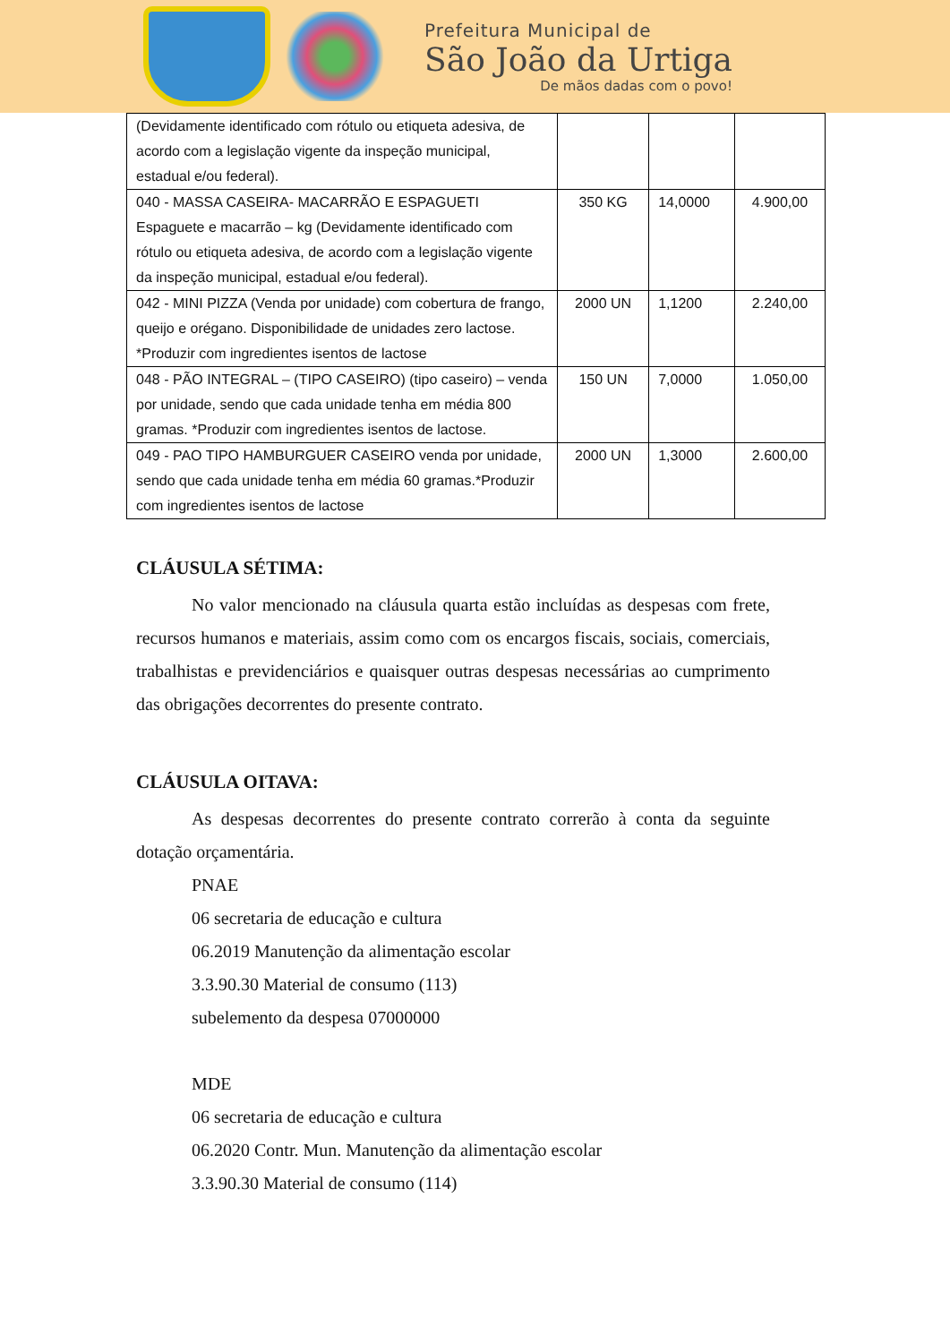Prefeitura Municipal de
São João da Urtiga
De mãos dadas com o povo!
| (Devidamente identificado com rótulo ou etiqueta adesiva, de acordo com a legislação vigente da inspeção municipal, estadual e/ou federal). | | | |
| 040 - MASSA CASEIRA- MACARRÃO E ESPAGUETI Espaguete e macarrão – kg (Devidamente identificado com rótulo ou etiqueta adesiva, de acordo com a legislação vigente da inspeção municipal, estadual e/ou federal). | 350 KG | 14,0000 | 4.900,00 |
| 042 - MINI PIZZA (Venda por unidade) com cobertura de frango, queijo e orégano. Disponibilidade de unidades zero lactose. *Produzir com ingredientes isentos de lactose | 2000 UN | 1,1200 | 2.240,00 |
| 048 - PÃO INTEGRAL – (TIPO CASEIRO) (tipo caseiro) – venda por unidade, sendo que cada unidade tenha em média 800 gramas. *Produzir com ingredientes isentos de lactose. | 150 UN | 7,0000 | 1.050,00 |
| 049 - PAO TIPO HAMBURGUER CASEIRO venda por unidade, sendo que cada unidade tenha em média 60 gramas.*Produzir com ingredientes isentos de lactose | 2000 UN | 1,3000 | 2.600,00 |
CLÁUSULA SÉTIMA:
No valor mencionado na cláusula quarta estão incluídas as despesas com frete, recursos humanos e materiais, assim como com os encargos fiscais, sociais, comerciais, trabalhistas e previdenciários e quaisquer outras despesas necessárias ao cumprimento das obrigações decorrentes do presente contrato.
CLÁUSULA OITAVA:
As despesas decorrentes do presente contrato correrão à conta da seguinte dotação orçamentária.
PNAE
06 secretaria de educação e cultura
06.2019 Manutenção da alimentação escolar
3.3.90.30 Material de consumo (113)
subelemento da despesa 07000000
MDE
06 secretaria de educação e cultura
06.2020 Contr. Mun. Manutenção da alimentação escolar
3.3.90.30 Material de consumo (114)